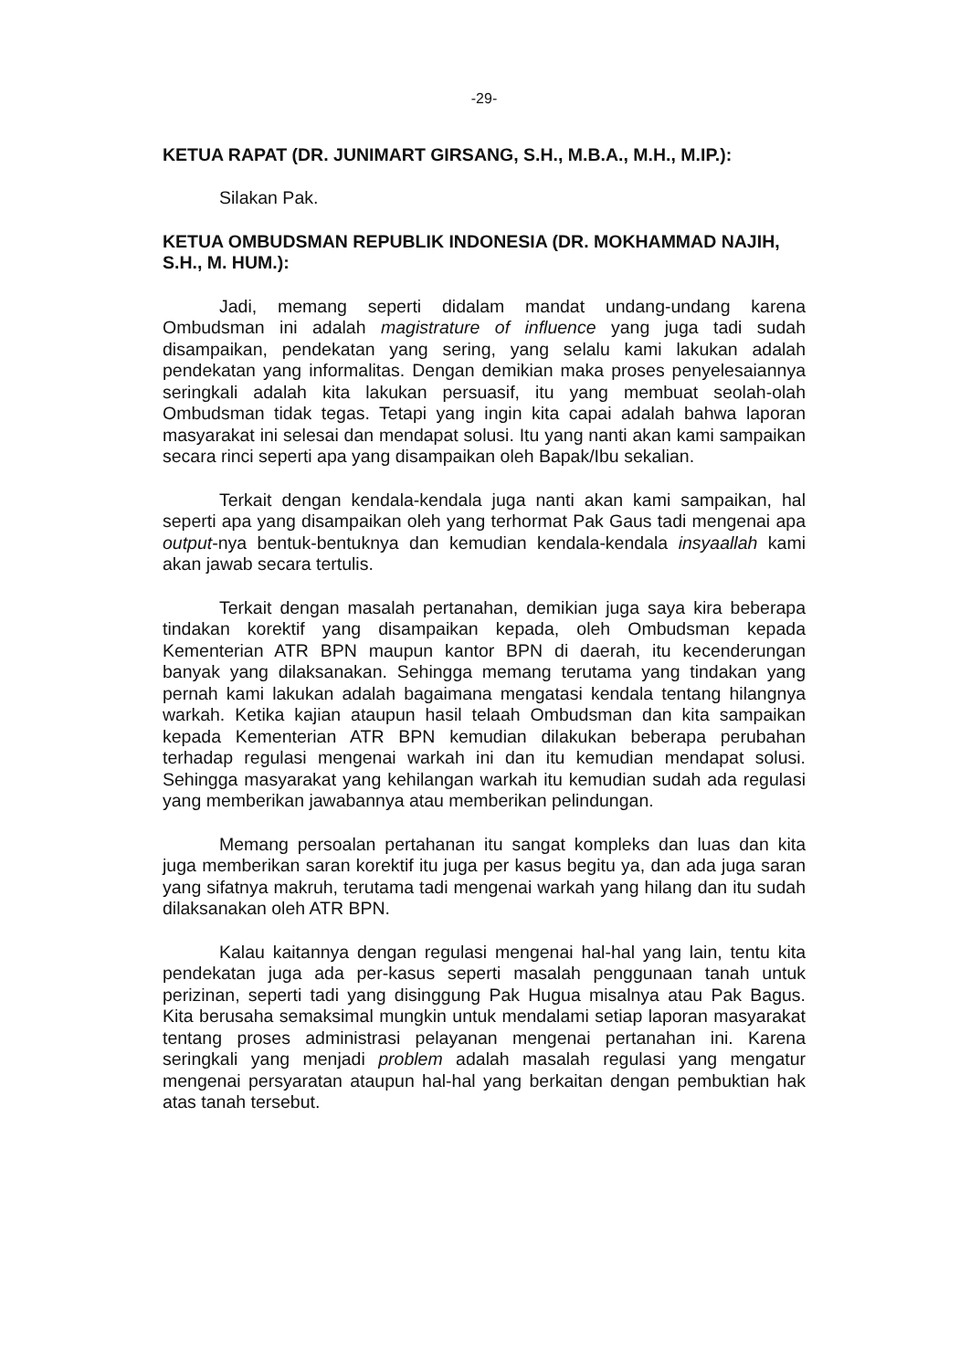-29-
KETUA RAPAT (DR. JUNIMART GIRSANG, S.H., M.B.A., M.H., M.IP.):
Silakan Pak.
KETUA OMBUDSMAN REPUBLIK INDONESIA (DR. MOKHAMMAD NAJIH, S.H., M. HUM.):
Jadi, memang seperti didalam mandat undang-undang karena Ombudsman ini adalah magistrature of influence yang juga tadi sudah disampaikan, pendekatan yang sering, yang selalu kami lakukan adalah pendekatan yang informalitas. Dengan demikian maka proses penyelesaiannya seringkali adalah kita lakukan persuasif, itu yang membuat seolah-olah Ombudsman tidak tegas. Tetapi yang ingin kita capai adalah bahwa laporan masyarakat ini selesai dan mendapat solusi. Itu yang nanti akan kami sampaikan secara rinci seperti apa yang disampaikan oleh Bapak/Ibu sekalian.
Terkait dengan kendala-kendala juga nanti akan kami sampaikan, hal seperti apa yang disampaikan oleh yang terhormat Pak Gaus tadi mengenai apa output-nya bentuk-bentuknya dan kemudian kendala-kendala insyaallah kami akan jawab secara tertulis.
Terkait dengan masalah pertanahan, demikian juga saya kira beberapa tindakan korektif yang disampaikan kepada, oleh Ombudsman kepada Kementerian ATR BPN maupun kantor BPN di daerah, itu kecenderungan banyak yang dilaksanakan. Sehingga memang terutama yang tindakan yang pernah kami lakukan adalah bagaimana mengatasi kendala tentang hilangnya warkah. Ketika kajian ataupun hasil telaah Ombudsman dan kita sampaikan kepada Kementerian ATR BPN kemudian dilakukan beberapa perubahan terhadap regulasi mengenai warkah ini dan itu kemudian mendapat solusi. Sehingga masyarakat yang kehilangan warkah itu kemudian sudah ada regulasi yang memberikan jawabannya atau memberikan pelindungan.
Memang persoalan pertahanan itu sangat kompleks dan luas dan kita juga memberikan saran korektif itu juga per kasus begitu ya, dan ada juga saran yang sifatnya makruh, terutama tadi mengenai warkah yang hilang dan itu sudah dilaksanakan oleh ATR BPN.
Kalau kaitannya dengan regulasi mengenai hal-hal yang lain, tentu kita pendekatan juga ada per-kasus seperti masalah penggunaan tanah untuk perizinan, seperti tadi yang disinggung Pak Hugua misalnya atau Pak Bagus. Kita berusaha semaksimal mungkin untuk mendalami setiap laporan masyarakat tentang proses administrasi pelayanan mengenai pertanahan ini. Karena seringkali yang menjadi problem adalah masalah regulasi yang mengatur mengenai persyaratan ataupun hal-hal yang berkaitan dengan pembuktian hak atas tanah tersebut.